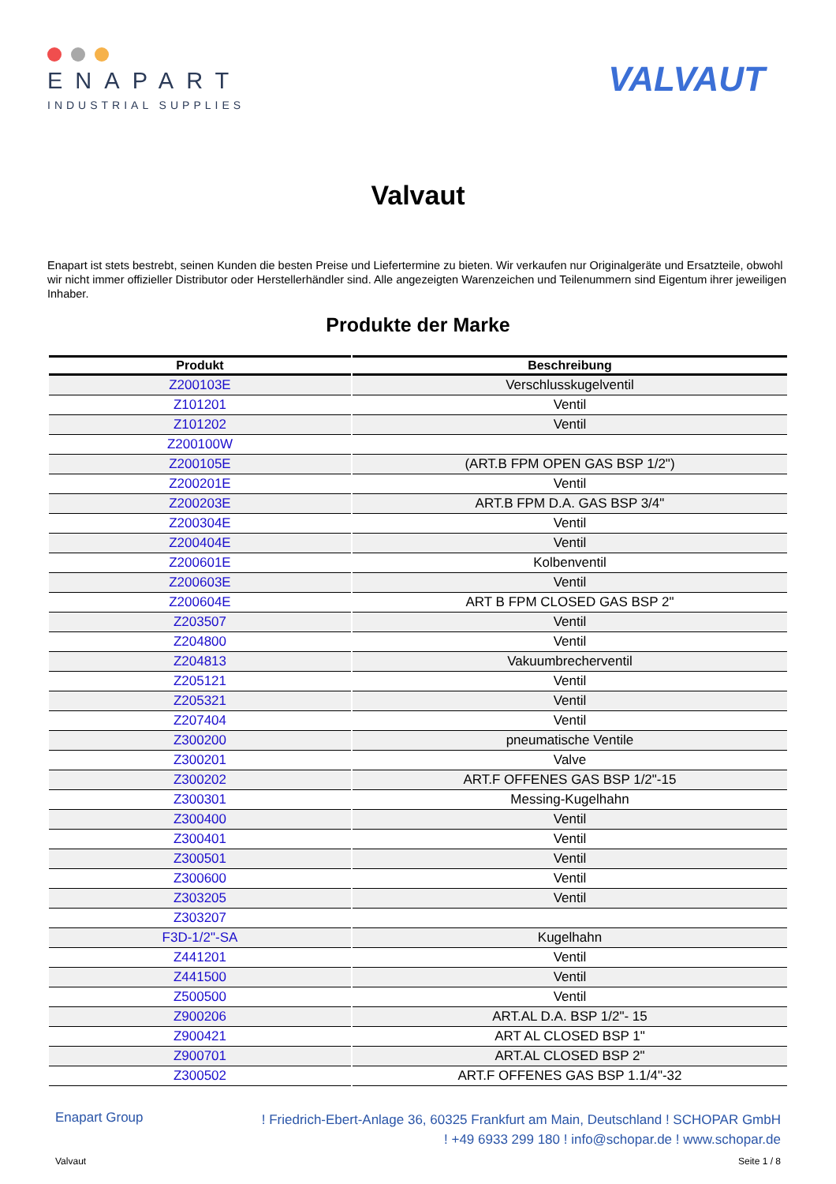ENAPART
INDUSTRIAL SUPPLIES
VALVAUT
Valvaut
Enapart ist stets bestrebt, seinen Kunden die besten Preise und Liefertermine zu bieten. Wir verkaufen nur Originalgeräte und Ersatzteile, obwohl wir nicht immer offizieller Distributor oder Herstellerhändler sind. Alle angezeigten Warenzeichen und Teilenummern sind Eigentum ihrer jeweiligen Inhaber.
Produkte der Marke
| Produkt | Beschreibung |
| --- | --- |
| Z200103E | Verschlusskugelventil |
| Z101201 | Ventil |
| Z101202 | Ventil |
| Z200100W | |
| Z200105E | (ART.B FPM OPEN GAS BSP 1/2") |
| Z200201E | Ventil |
| Z200203E | ART.B FPM D.A. GAS BSP 3/4" |
| Z200304E | Ventil |
| Z200404E | Ventil |
| Z200601E | Kolbenventil |
| Z200603E | Ventil |
| Z200604E | ART B FPM CLOSED GAS BSP 2" |
| Z203507 | Ventil |
| Z204800 | Ventil |
| Z204813 | Vakuumbrecherventil |
| Z205121 | Ventil |
| Z205321 | Ventil |
| Z207404 | Ventil |
| Z300200 | pneumatische Ventile |
| Z300201 | Valve |
| Z300202 | ART.F OFFENES GAS BSP 1/2"-15 |
| Z300301 | Messing-Kugelhahn |
| Z300400 | Ventil |
| Z300401 | Ventil |
| Z300501 | Ventil |
| Z300600 | Ventil |
| Z303205 | Ventil |
| Z303207 | |
| F3D-1/2"-SA | Kugelhahn |
| Z441201 | Ventil |
| Z441500 | Ventil |
| Z500500 | Ventil |
| Z900206 | ART.AL D.A. BSP 1/2"- 15 |
| Z900421 | ART AL CLOSED BSP 1" |
| Z900701 | ART.AL CLOSED BSP 2" |
| Z300502 | ART.F OFFENES GAS BSP 1.1/4"-32 |
Enapart Group
! Friedrich-Ebert-Anlage 36, 60325 Frankfurt am Main, Deutschland ! SCHOPAR GmbH
! +49 6933 299 180 ! info@schopar.de ! www.schopar.de
Valvaut Seite 1 / 8